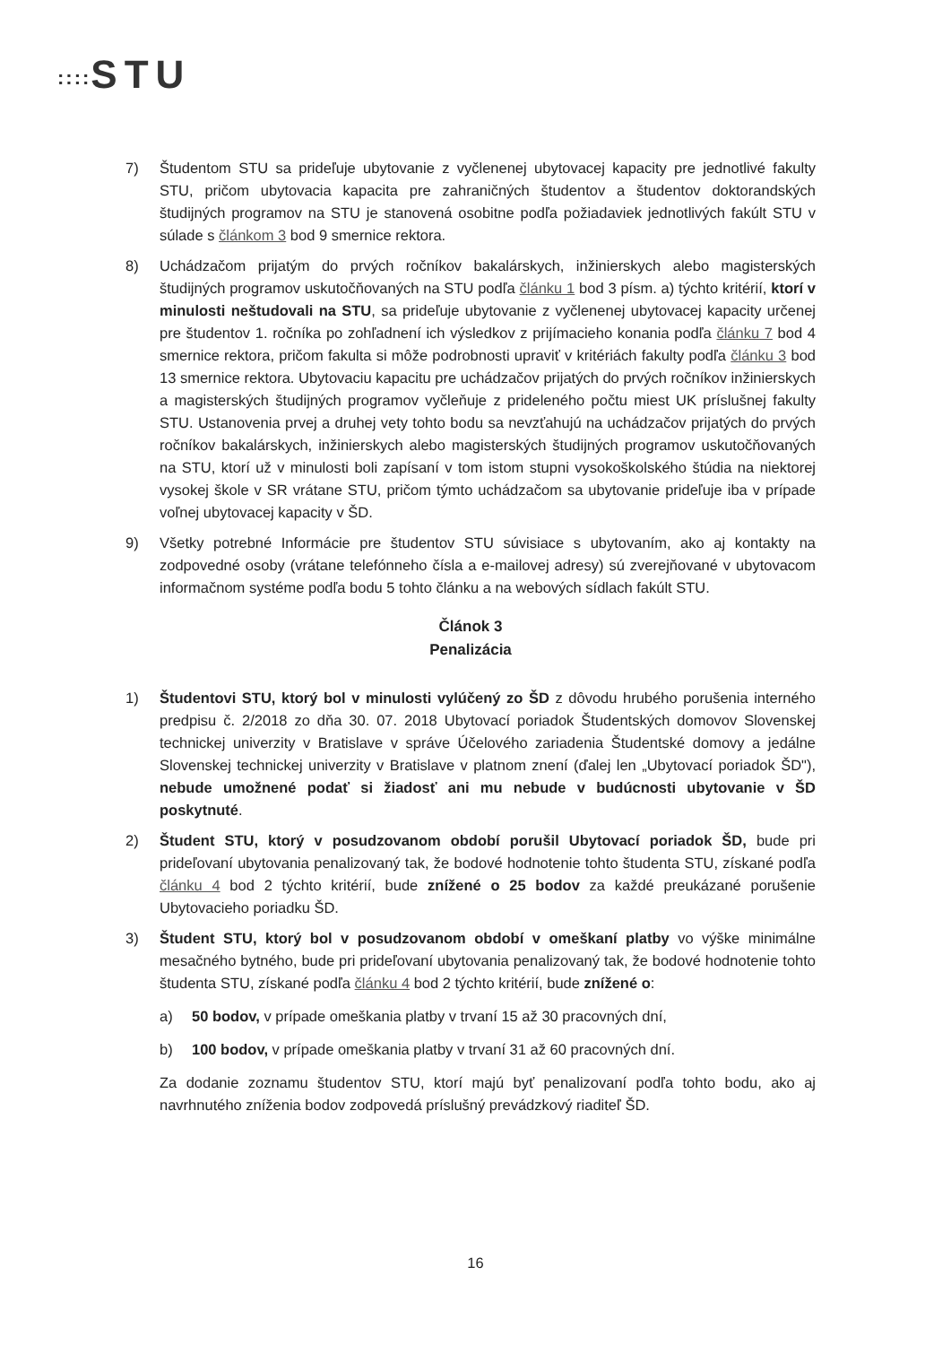:::: STU
7) Študentom STU sa prideľuje ubytovanie z vyčlenenej ubytovacej kapacity pre jednotlivé fakulty STU, pričom ubytovacia kapacita pre zahraničných študentov a študentov doktorandských študijných programov na STU je stanovená osobitne podľa požiadaviek jednotlivých fakúlt STU v súlade s článkom 3 bod 9 smernice rektora.
8) Uchádzačom prijatým do prvých ročníkov bakalárskych, inžinierskych alebo magisterských študijných programov uskutočňovaných na STU podľa článku 1 bod 3 písm. a) týchto kritérií, ktorí v minulosti neštudovali na STU, sa prideľuje ubytovanie z vyčlenenej ubytovacej kapacity určenej pre študentov 1. ročníka po zohľadnení ich výsledkov z prijímacieho konania podľa článku 7 bod 4 smernice rektora, pričom fakulta si môže podrobnosti upraviť v kritériách fakulty podľa článku 3 bod 13 smernice rektora. Ubytovaciu kapacitu pre uchádzačov prijatých do prvých ročníkov inžinierskych a magisterských študijných programov vyčleňuje z prideleného počtu miest UK príslušnej fakulty STU. Ustanovenia prvej a druhej vety tohto bodu sa nevzťahujú na uchádzačov prijatých do prvých ročníkov bakalárskych, inžinierskych alebo magisterských študijných programov uskutočňovaných na STU, ktorí už v minulosti boli zapísaní v tom istom stupni vysokoškolského štúdia na niektorej vysokej škole v SR vrátane STU, pričom týmto uchádzačom sa ubytovanie prideľuje iba v prípade voľnej ubytovacej kapacity v ŠD.
9) Všetky potrebné Informácie pre študentov STU súvisiace s ubytovaním, ako aj kontakty na zodpovedné osoby (vrátane telefónneho čísla a e-mailovej adresy) sú zverejňované v ubytovacom informačnom systéme podľa bodu 5 tohto článku a na webových sídlach fakúlt STU.
Článok 3
Penalizácia
1) Študentovi STU, ktorý bol v minulosti vylúčený zo ŠD z dôvodu hrubého porušenia interného predpisu č. 2/2018 zo dňa 30. 07. 2018 Ubytovací poriadok Študentských domovov Slovenskej technickej univerzity v Bratislave v správe Účelového zariadenia Študentské domovy a jedálne Slovenskej technickej univerzity v Bratislave v platnom znení (ďalej len „Ubytovací poriadok ŠD"), nebude umožnené podať si žiadosť ani mu nebude v budúcnosti ubytovanie v ŠD poskytnuté.
2) Študent STU, ktorý v posudzovanom období porušil Ubytovací poriadok ŠD, bude pri prideľovaní ubytovania penalizovaný tak, že bodové hodnotenie tohto študenta STU, získané podľa článku 4 bod 2 týchto kritérií, bude znížené o 25 bodov za každé preukázané porušenie Ubytovacieho poriadku ŠD.
3) Študent STU, ktorý bol v posudzovanom období v omeškaní platby vo výške minimálne mesačného bytného, bude pri prideľovaní ubytovania penalizovaný tak, že bodové hodnotenie tohto študenta STU, získané podľa článku 4 bod 2 týchto kritérií, bude znížené o:
a) 50 bodov, v prípade omeškania platby v trvaní 15 až 30 pracovných dní,
b) 100 bodov, v prípade omeškania platby v trvaní 31 až 60 pracovných dní.
Za dodanie zoznamu študentov STU, ktorí majú byť penalizovaní podľa tohto bodu, ako aj navrhnutého zníženia bodov zodpovedá príslušný prevádzkový riaditeľ ŠD.
16